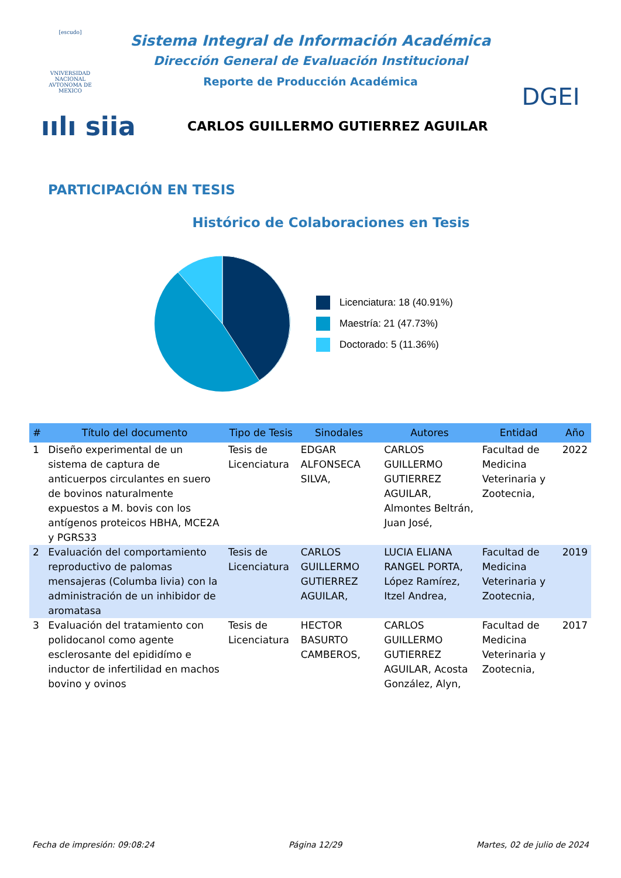[escudo]
VNIVERSIDAD NACIONAL AVTONOMA DE MEXICO
Sistema Integral de Información Académica
Dirección General de Evaluación Institucional
Reporte de Producción Académica
DGEI
ıılı siia
CARLOS GUILLERMO GUTIERREZ AGUILAR
PARTICIPACIÓN EN TESIS
Histórico de Colaboraciones en Tesis
Licenciatura: 18 (40.91%)
Maestría: 21 (47.73%)
Doctorado: 5 (11.36%)
| # | Título del documento | Tipo de Tesis | Sinodales | Autores | Entidad | Año |
| --- | --- | --- | --- | --- | --- | --- |
| 1 | Diseño experimental de un sistema de captura de anticuerpos circulantes en suero de bovinos naturalmente expuestos a M. bovis con los antígenos proteicos HBHA, MCE2A y PGRS33 | Tesis de Licenciatura | EDGAR ALFONSECA SILVA, | CARLOS GUILLERMO GUTIERREZ AGUILAR, Almontes Beltrán, Juan José, | Facultad de Medicina Veterinaria y Zootecnia, | 2022 |
| 2 | Evaluación del comportamiento reproductivo de palomas mensajeras (Columba livia) con la administración de un inhibidor de aromatasa | Tesis de Licenciatura | CARLOS GUILLERMO GUTIERREZ AGUILAR, | LUCIA ELIANA RANGEL PORTA, López Ramírez, Itzel Andrea, | Facultad de Medicina Veterinaria y Zootecnia, | 2019 |
| 3 | Evaluación del tratamiento con polidocanol como agente esclerosante del epididímo e inductor de infertilidad en machos bovino y ovinos | Tesis de Licenciatura | HECTOR BASURTO CAMBEROS, | CARLOS GUILLERMO GUTIERREZ AGUILAR, Acosta González, Alyn, | Facultad de Medicina Veterinaria y Zootecnia, | 2017 |
Fecha de impresión: 09:08:24 Página 12/29 Martes, 02 de julio de 2024